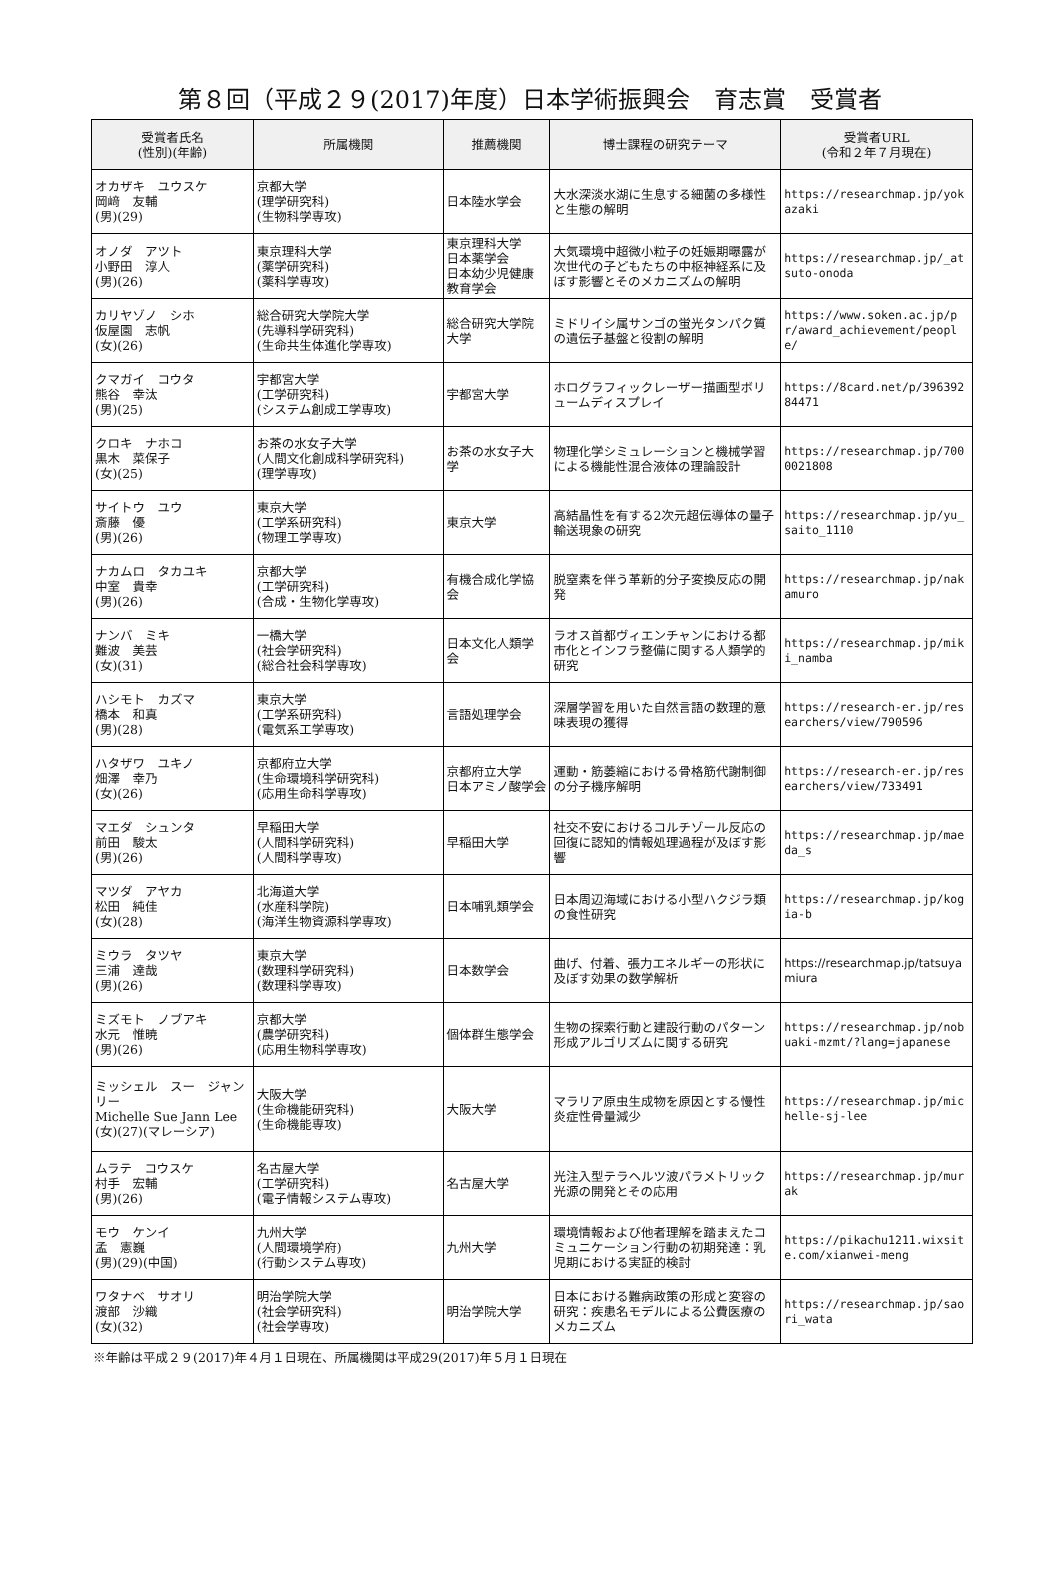第８回（平成２９(2017)年度）日本学術振興会　育志賞　受賞者
| 受賞者氏名 (性別)(年齢) | 所属機関 | 推薦機関 | 博士課程の研究テーマ | 受賞者URL (令和２年７月現在) |
| --- | --- | --- | --- | --- |
| オカザキ ユウスケ 岡﨑 友輔 (男)(29) | 京都大学 (理学研究科) (生物科学専攻) | 日本陸水学会 | 大水深淡水湖に生息する細菌の多様性と生態の解明 | https://researchmap.jp/yokazaki |
| オノダ アツト 小野田 淳人 (男)(26) | 東京理科大学 (薬学研究科) (薬科学専攻) | 東京理科大学 日本薬学会 日本幼少児健康教育学会 | 大気環境中超微小粒子の妊娠期曝露が次世代の子どもたちの中枢神経系に及ぼす影響とそのメカニズムの解明 | https://researchmap.jp/_atsuto-onoda |
| カリヤゾノ シホ 仮屋園 志帆 (女)(26) | 総合研究大学院大学 (先導科学研究科) (生命共生体進化学専攻) | 総合研究大学院大学 | ミドリイシ属サンゴの蛍光タンパク質の遺伝子基盤と役割の解明 | https://www.soken.ac.jp/pr/award_achievement/people/ |
| クマガイ コウタ 熊谷 幸汰 (男)(25) | 宇都宮大学 (工学研究科) (システム創成工学専攻) | 宇都宮大学 | ホログラフィックレーザー描画型ボリュームディスプレイ | https://8card.net/p/39639284471 |
| クロキ ナホコ 黒木 菜保子 (女)(25) | お茶の水女子大学 (人間文化創成科学研究科) (理学専攻) | お茶の水女子大学 | 物理化学シミュレーションと機械学習による機能性混合液体の理論設計 | https://researchmap.jp/7000021808 |
| サイトウ ユウ 斎藤 優 (男)(26) | 東京大学 (工学系研究科) (物理工学専攻) | 東京大学 | 高結晶性を有する2次元超伝導体の量子輸送現象の研究 | https://researchmap.jp/yu_saito_1110 |
| ナカムロ タカユキ 中室 貴幸 (男)(26) | 京都大学 (工学研究科) (合成・生物化学専攻) | 有機合成化学協会 | 脱窒素を伴う革新的分子変換反応の開発 | https://researchmap.jp/nakamuro |
| ナンバ ミキ 難波 美芸 (女)(31) | 一橋大学 (社会学研究科) (総合社会科学専攻) | 日本文化人類学会 | ラオス首都ヴィエンチャンにおける都市化とインフラ整備に関する人類学的研究 | https://researchmap.jp/miki_namba |
| ハシモト カズマ 橋本 和真 (男)(28) | 東京大学 (工学系研究科) (電気系工学専攻) | 言語処理学会 | 深層学習を用いた自然言語の数理的意味表現の獲得 | https://research-er.jp/researchers/view/790596 |
| ハタザワ ユキノ 畑澤 幸乃 (女)(26) | 京都府立大学 (生命環境科学研究科) (応用生命科学専攻) | 京都府立大学 日本アミノ酸学会 | 運動・筋萎縮における骨格筋代謝制御の分子機序解明 | https://research-er.jp/researchers/view/733491 |
| マエダ シュンタ 前田 駿太 (男)(26) | 早稲田大学 (人間科学研究科) (人間科学専攻) | 早稲田大学 | 社交不安におけるコルチゾール反応の回復に認知的情報処理過程が及ぼす影響 | https://researchmap.jp/maeda_s |
| マツダ アヤカ 松田 純佳 (女)(28) | 北海道大学 (水産科学院) (海洋生物資源科学専攻) | 日本哺乳類学会 | 日本周辺海域における小型ハクジラ類の食性研究 | https://researchmap.jp/kogia-b |
| ミウラ タツヤ 三浦 達哉 (男)(26) | 東京大学 (数理科学研究科) (数理科学専攻) | 日本数学会 | 曲げ、付着、張力エネルギーの形状に及ぼす効果の数学解析 | https://researchmap.jp/tatsuyamiura |
| ミズモト ノブアキ 水元 惟暁 (男)(26) | 京都大学 (農学研究科) (応用生物科学専攻) | 個体群生態学会 | 生物の探索行動と建設行動のパターン形成アルゴリズムに関する研究 | https://researchmap.jp/nobuaki-mzmt/?lang=japanese |
| ミッシェル スー ジャン リー Michelle Sue Jann Lee (女)(27)(マレーシア) | 大阪大学 (生命機能研究科) (生命機能専攻) | 大阪大学 | マラリア原虫生成物を原因とする慢性炎症性骨量減少 | https://researchmap.jp/michelle-sj-lee |
| ムラテ コウスケ 村手 宏輔 (男)(26) | 名古屋大学 (工学研究科) (電子情報システム専攻) | 名古屋大学 | 光注入型テラヘルツ波パラメトリック光源の開発とその応用 | https://researchmap.jp/murak |
| モウ ケンイ 孟 憲巍 (男)(29)(中国) | 九州大学 (人間環境学府) (行動システム専攻) | 九州大学 | 環境情報および他者理解を踏まえたコミュニケーション行動の初期発達：乳児期における実証的検討 | https://pikachu1211.wixsite.com/xianwei-meng |
| ワタナベ サオリ 渡部 沙織 (女)(32) | 明治学院大学 (社会学研究科) (社会学専攻) | 明治学院大学 | 日本における難病政策の形成と変容の研究：疾患名モデルによる公費医療のメカニズム | https://researchmap.jp/saori_wata |
※年齢は平成２９(2017)年４月１日現在、所属機関は平成29(2017)年５月１日現在